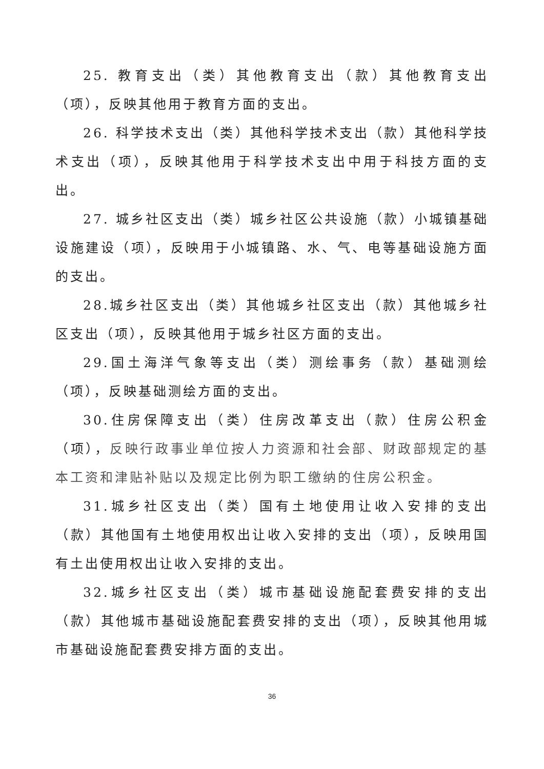25. 教育支出（类）其他教育支出（款）其他教育支出（项），反映其他用于教育方面的支出。
26. 科学技术支出（类）其他科学技术支出（款）其他科学技术支出（项），反映其他用于科学技术支出中用于科技方面的支出。
27. 城乡社区支出（类）城乡社区公共设施（款）小城镇基础设施建设（项），反映用于小城镇路、水、气、电等基础设施方面的支出。
28.城乡社区支出（类）其他城乡社区支出（款）其他城乡社区支出（项），反映其他用于城乡社区方面的支出。
29.国土海洋气象等支出（类）测绘事务（款）基础测绘（项），反映基础测绘方面的支出。
30.住房保障支出（类）住房改革支出（款）住房公积金（项），反映行政事业单位按人力资源和社会部、财政部规定的基本工资和津贴补贴以及规定比例为职工缴纳的住房公积金。
31.城乡社区支出（类）国有土地使用让收入安排的支出（款）其他国有土地使用权出让收入安排的支出（项），反映用国有土出使用权出让收入安排的支出。
32.城乡社区支出（类）城市基础设施配套费安排的支出（款）其他城市基础设施配套费安排的支出（项），反映其他用城市基础设施配套费安排方面的支出。
36